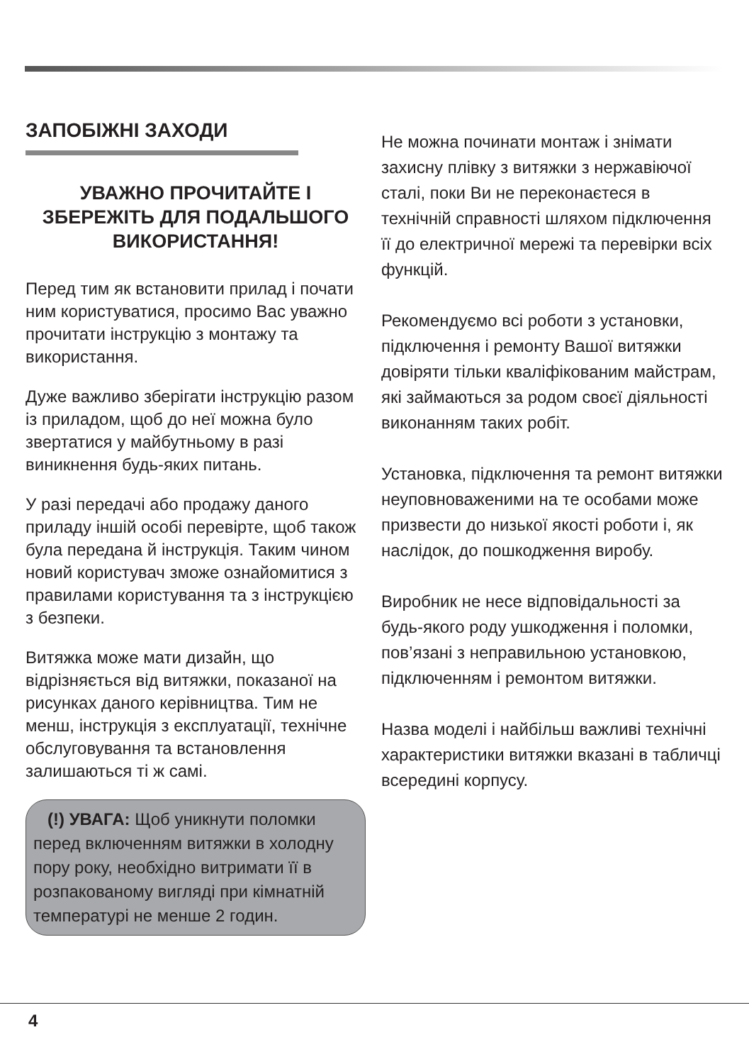ЗАПОБІЖНІ ЗАХОДИ
УВАЖНО ПРОЧИТАЙТЕ І ЗБЕРЕЖІТЬ ДЛЯ ПОДАЛЬШОГО ВИКОРИСТАННЯ!
Перед тим як встановити прилад і почати ним користуватися, просимо Вас уважно прочитати інструкцію з монтажу та використання.
Дуже важливо зберігати інструкцію разом із приладом, щоб до неї можна було звертатися у майбутньому в разі виникнення будь-яких питань.
У разі передачі або продажу даного приладу іншій особі перевірте, щоб також була передана й інструкція. Таким чином новий користувач зможе ознайомитися з правилами користування та з інструкцією з безпеки.
Витяжка може мати дизайн, що відрізняється від витяжки, показаної на рисунках даного керівництва. Тим не менш, інструкція з експлуатації, технічне обслуговування та встановлення залишаються ті ж самі.
(!) УВАГА: Щоб уникнути поломки перед включенням витяжки в холодну пору року, необхідно витримати її в розпакованому вигляді при кімнатній температурі не менше 2 годин.
Не можна починати монтаж і знімати захисну плівку з витяжки з нержавіючої сталі, поки Ви не переконаєтеся в технічній справності шляхом підключення її до електричної мережі та перевірки всіх функцій.
Рекомендуємо всі роботи з установки, підключення і ремонту Вашої витяжки довіряти тільки кваліфікованим майстрам, які займаються за родом своєї діяльності виконанням таких робіт.
Установка, підключення та ремонт витяжки неуповноваженими на те особами може призвести до низької якості роботи і, як наслідок, до пошкодження виробу.
Виробник не несе відповідальності за будь-якого роду ушкодження і поломки, пов’язані з неправильною установкою, підключенням і ремонтом витяжки.
Назва моделі і найбільш важливі технічні характеристики витяжки вказані в табличці всередині корпусу.
4